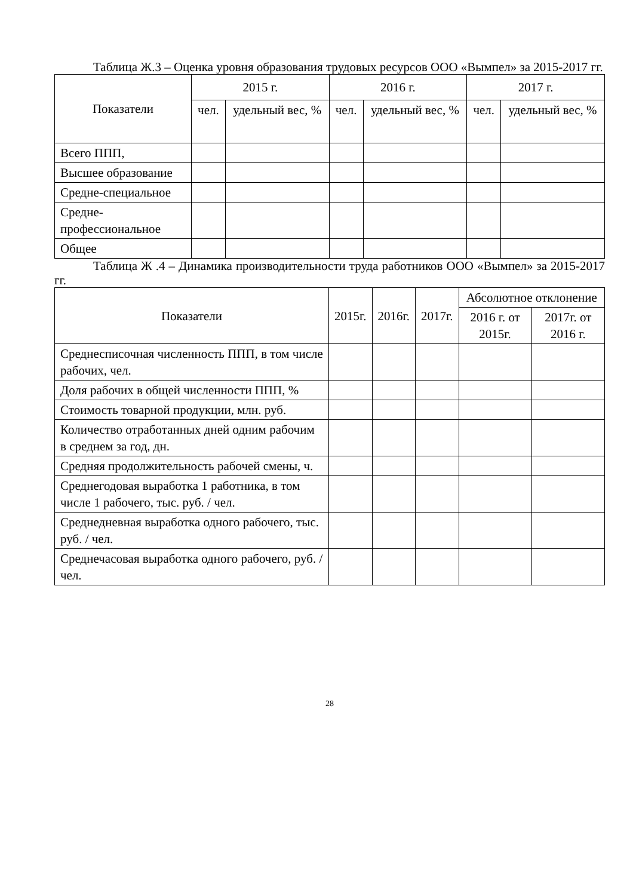Таблица Ж.3 – Оценка уровня образования трудовых ресурсов ООО «Вымпел» за 2015-2017 гг.
| Показатели | 2015 г. | | 2016 г. | | 2017 г. | |
| --- | --- | --- | --- | --- | --- | --- |
| | чел. | удельный вес, % | чел. | удельный вес, % | чел. | удельный вес, % |
| Всего ППП, | | | | | | |
| Высшее образование | | | | | | |
| Средне-специальное | | | | | | |
| Средне-профессиональное | | | | | | |
| Общее | | | | | | |
Таблица Ж .4 – Динамика производительности труда работников ООО «Вымпел» за 2015-2017 гг.
| Показатели | 2015г. | 2016г. | 2017г. | Абсолютное отклонение | |
| --- | --- | --- | --- | --- | --- |
| | | | | 2016 г. от 2015г. | 2017г. от 2016 г. |
| Среднесписочная численность ППП, в том числе рабочих, чел. | | | | | |
| Доля рабочих в общей численности ППП, % | | | | | |
| Стоимость товарной продукции, млн. руб. | | | | | |
| Количество отработанных дней одним рабочим в среднем за год, дн. | | | | | |
| Средняя продолжительность рабочей смены, ч. | | | | | |
| Среднегодовая выработка 1 работника, в том числе 1 рабочего, тыс. руб. / чел. | | | | | |
| Среднедневная выработка одного рабочего, тыс. руб. / чел. | | | | | |
| Среднечасовая выработка одного рабочего, руб. / чел. | | | | | |
28